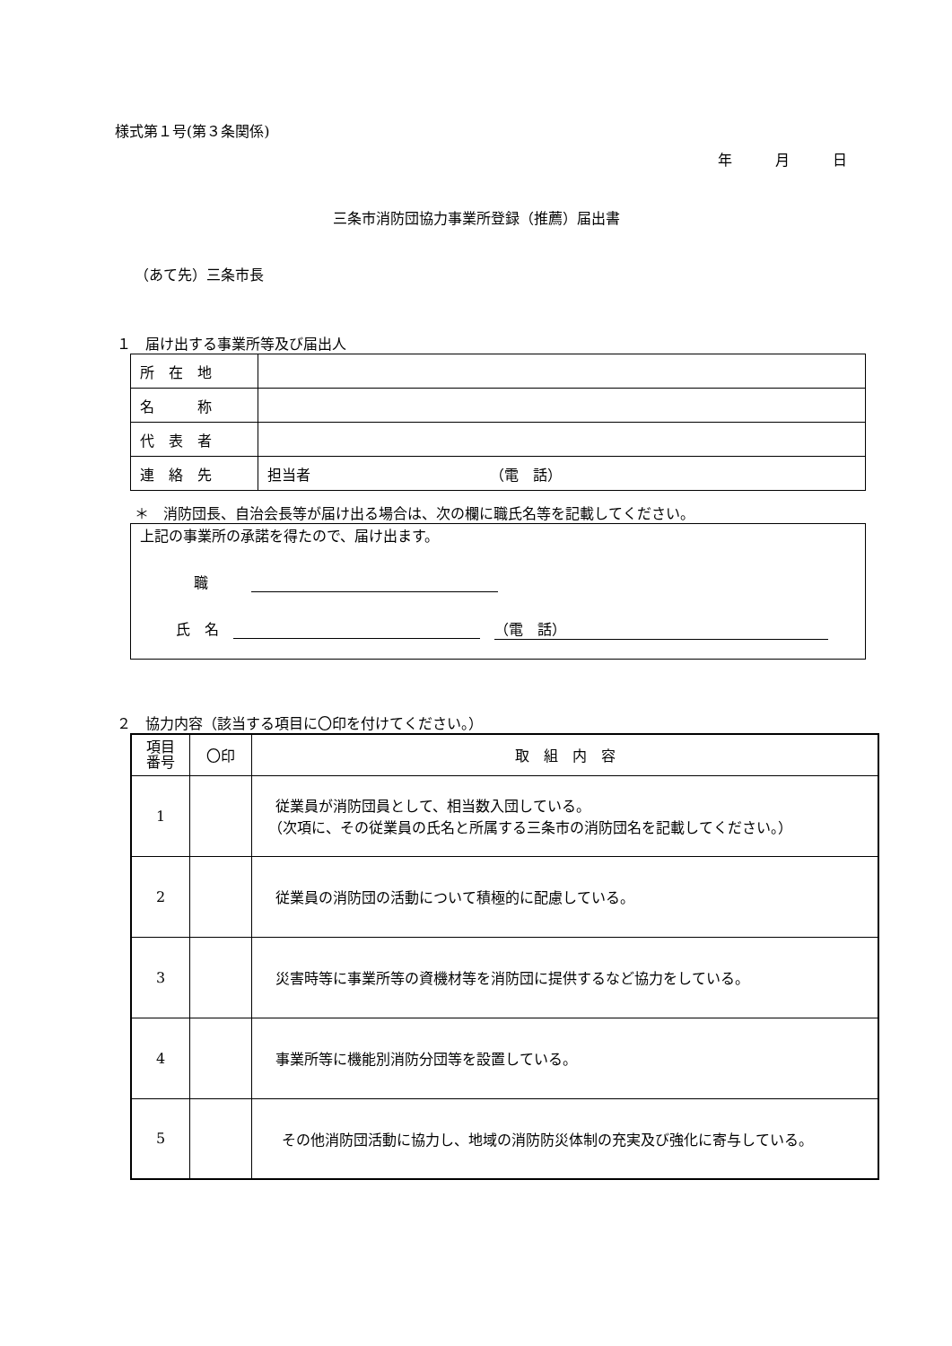様式第１号(第３条関係)
年　　　月　　　日
三条市消防団協力事業所登録（推薦）届出書
（あて先）三条市長
１　届け出する事業所等及び届出人
| 所 在 地 | |
| 名 称 | |
| 代 表 者 | |
| 連 絡 先 | 担当者 （電 話） |
＊　消防団長、自治会長等が届け出る場合は、次の欄に職氏名等を記載してください。
上記の事業所の承諾を得たので、届け出ます。
職　　　
氏　名　 　（電　話）
２　協力内容（該当する項目に〇印を付けてください。）
| 項目 番号 | 〇印 | 取 組 内 容 |
| --- | --- | --- |
| 1 | | 従業員が消防団員として、相当数入団している。 （次項に、その従業員の氏名と所属する三条市の消防団名を記載してください。） |
| 2 | | 従業員の消防団の活動について積極的に配慮している。 |
| 3 | | 災害時等に事業所等の資機材等を消防団に提供するなど協力をしている。 |
| 4 | | 事業所等に機能別消防分団等を設置している。 |
| 5 | | その他消防団活動に協力し、地域の消防防災体制の充実及び強化に寄与している。 |